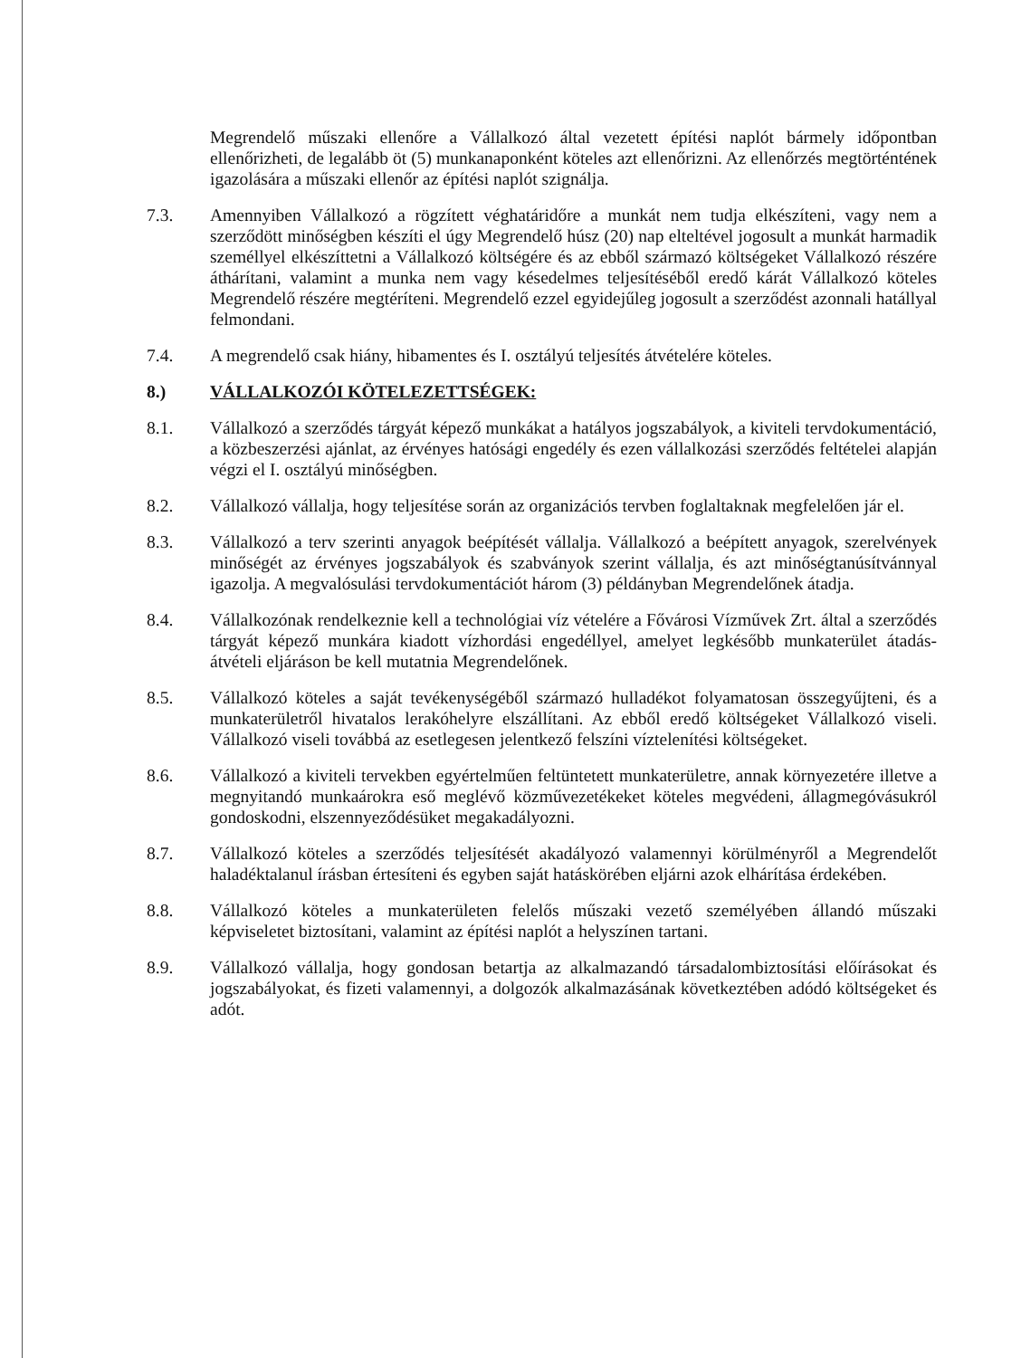Megrendelő műszaki ellenőre a Vállalkozó által vezetett építési naplót bármely időpontban ellenőrizheti, de legalább öt (5) munkanaponként köteles azt ellenőrizni. Az ellenőrzés megtörténtének igazolására a műszaki ellenőr az építési naplót szignálja.
7.3. Amennyiben Vállalkozó a rögzített véghatáridőre a munkát nem tudja elkészíteni, vagy nem a szerződött minőségben készíti el úgy Megrendelő húsz (20) nap elteltével jogosult a munkát harmadik személlyel elkészíttetni a Vállalkozó költségére és az ebből származó költségeket Vállalkozó részére áthárítani, valamint a munka nem vagy késedelmes teljesítéséből eredő kárát Vállalkozó köteles Megrendelő részére megtéríteni. Megrendelő ezzel egyidejűleg jogosult a szerződést azonnali hatállyal felmondani.
7.4. A megrendelő csak hiány, hibamentes és I. osztályú teljesítés átvételére köteles.
8.) VÁLLALKOZÓI KÖTELEZETTSÉGEK:
8.1. Vállalkozó a szerződés tárgyát képező munkákat a hatályos jogszabályok, a kiviteli tervdokumentáció, a közbeszerzési ajánlat, az érvényes hatósági engedély és ezen vállalkozási szerződés feltételei alapján végzi el I. osztályú minőségben.
8.2. Vállalkozó vállalja, hogy teljesítése során az organizációs tervben foglaltaknak megfelelően jár el.
8.3. Vállalkozó a terv szerinti anyagok beépítését vállalja. Vállalkozó a beépített anyagok, szerelvények minőségét az érvényes jogszabályok és szabványok szerint vállalja, és azt minőségtanúsítvánnyal igazolja. A megvalósulási tervdokumentációt három (3) példányban Megrendelőnek átadja.
8.4. Vállalkozónak rendelkeznie kell a technológiai víz vételére a Fővárosi Vízművek Zrt. által a szerződés tárgyát képező munkára kiadott vízhordási engedéllyel, amelyet legkésőbb munkaterület átadás-átvételi eljáráson be kell mutatnia Megrendelőnek.
8.5. Vállalkozó köteles a saját tevékenységéből származó hulladékot folyamatosan összegyűjteni, és a munkaterületről hivatalos lerakóhelyre elszállítani. Az ebből eredő költségeket Vállalkozó viseli. Vállalkozó viseli továbbá az esetlegesen jelentkező felszíni víztelenítési költségeket.
8.6. Vállalkozó a kiviteli tervekben egyértelműen feltüntetett munkaterületre, annak környezetére illetve a megnyitandó munkaárokra eső meglévő közművezetékeket köteles megvédeni, állagmegóvásukról gondoskodni, elszennyeződésüket megakadályozni.
8.7. Vállalkozó köteles a szerződés teljesítését akadályozó valamennyi körülményről a Megrendelőt haladéktalanul írásban értesíteni és egyben saját hatáskörében eljárni azok elhárítása érdekében.
8.8. Vállalkozó köteles a munkaterületen felelős műszaki vezető személyében állandó műszaki képviseletet biztosítani, valamint az építési naplót a helyszínen tartani.
8.9. Vállalkozó vállalja, hogy gondosan betartja az alkalmazandó társadalombiztosítási előírásokat és jogszabályokat, és fizeti valamennyi, a dolgozók alkalmazásának következtében adódó költségeket és adót.